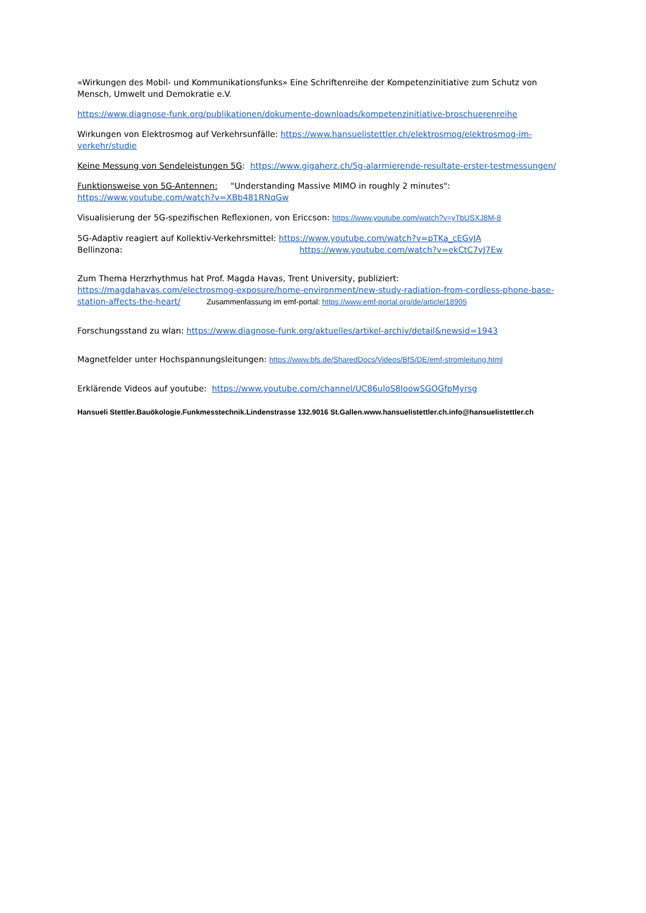«Wirkungen des Mobil- und Kommunikationsfunks» Eine Schriftenreihe der Kompetenzinitiative zum Schutz von Mensch, Umwelt und Demokratie e.V.
https://www.diagnose-funk.org/publikationen/dokumente-downloads/kompetenzinitiative-broschuerenreihe
Wirkungen von Elektrosmog auf Verkehrsunfälle: https://www.hansuelistettler.ch/elektrosmog/elektrosmog-im-verkehr/studie
Keine Messung von Sendeleistungen 5G: https://www.gigaherz.ch/5g-alarmierende-resultate-erster-testmessungen/
Funktionsweise von 5G-Antennen: "Understanding Massive MIMO in roughly 2 minutes":
https://www.youtube.com/watch?v=XBb481RNqGw
Visualisierung der 5G-spezifischen Reflexionen, von Ericcson: https://www.youtube.com/watch?v=yTbUSXJ8M-8
5G-Adaptiv reagiert auf Kollektiv-Verkehrsmittel: https://www.youtube.com/watch?v=pTKa_cEGvJA
Bellinzona: https://www.youtube.com/watch?v=ekCtC7vJ7Ew
Zum Thema Herzrhythmus hat Prof. Magda Havas, Trent University, publiziert:
https://magdahavas.com/electrosmog-exposure/home-environment/new-study-radiation-from-cordless-phone-base-station-affects-the-heart/ Zusammenfassung im emf-portal: https://www.emf-portal.org/de/article/18905
Forschungsstand zu wlan: https://www.diagnose-funk.org/aktuelles/artikel-archiv/detail&newsid=1943
Magnetfelder unter Hochspannungsleitungen: https://www.bfs.de/SharedDocs/Videos/BfS/DE/emf-stromleitung.html
Erklärende Videos auf youtube: https://www.youtube.com/channel/UC86uloS8IoowSGOGfpMyrsg
Hansueli Stettler.Bauökologie.Funkmesstechnik.Lindenstrasse 132.9016 St.Gallen.www.hansuelistettler.ch.info@hansuelistettler.ch